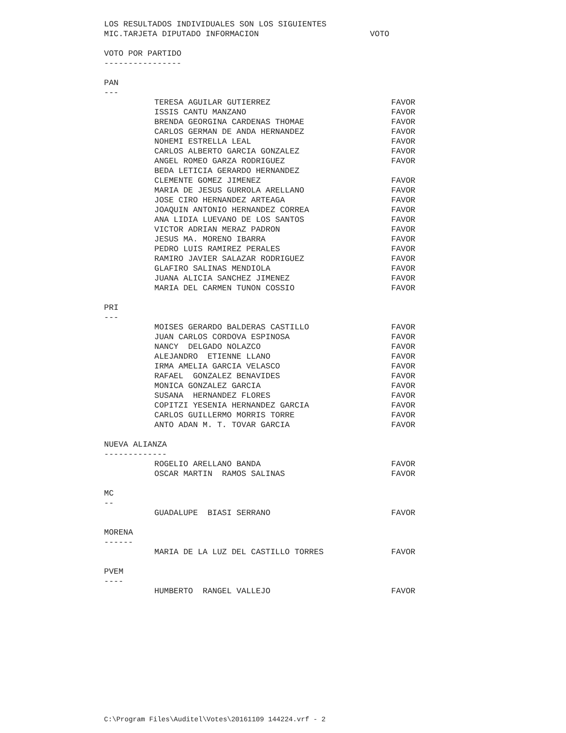LOS RESULTADOS INDIVIDUALES SON LOS SIGUIENTES
MIC.TARJETA DIPUTADO INFORMACION VOTO
VOTO POR PARTIDO
----------------
PAN
---
| TERESA AGUILAR GUTIERREZ | FAVOR |
| ISSIS CANTU MANZANO | FAVOR |
| BRENDA GEORGINA CARDENAS THOMAE | FAVOR |
| CARLOS GERMAN DE ANDA HERNANDEZ | FAVOR |
| NOHEMI ESTRELLA LEAL | FAVOR |
| CARLOS ALBERTO GARCIA GONZALEZ | FAVOR |
| ANGEL ROMEO GARZA RODRIGUEZ | FAVOR |
| BEDA LETICIA GERARDO HERNANDEZ | |
| CLEMENTE GOMEZ JIMENEZ | FAVOR |
| MARIA DE JESUS GURROLA ARELLANO | FAVOR |
| JOSE CIRO HERNANDEZ ARTEAGA | FAVOR |
| JOAQUIN ANTONIO HERNANDEZ CORREA | FAVOR |
| ANA LIDIA LUEVANO DE LOS SANTOS | FAVOR |
| VICTOR ADRIAN MERAZ PADRON | FAVOR |
| JESUS MA. MORENO IBARRA | FAVOR |
| PEDRO LUIS RAMIREZ PERALES | FAVOR |
| RAMIRO JAVIER SALAZAR RODRIGUEZ | FAVOR |
| GLAFIRO SALINAS MENDIOLA | FAVOR |
| JUANA ALICIA SANCHEZ JIMENEZ | FAVOR |
| MARIA DEL CARMEN TUNON COSSIO | FAVOR |
PRI
---
| MOISES GERARDO BALDERAS CASTILLO | FAVOR |
| JUAN CARLOS CORDOVA ESPINOSA | FAVOR |
| NANCY DELGADO NOLAZCO | FAVOR |
| ALEJANDRO ETIENNE LLANO | FAVOR |
| IRMA AMELIA GARCIA VELASCO | FAVOR |
| RAFAEL GONZALEZ BENAVIDES | FAVOR |
| MONICA GONZALEZ GARCIA | FAVOR |
| SUSANA HERNANDEZ FLORES | FAVOR |
| COPITZI YESENIA HERNANDEZ GARCIA | FAVOR |
| CARLOS GUILLERMO MORRIS TORRE | FAVOR |
| ANTO ADAN M. T. TOVAR GARCIA | FAVOR |
NUEVA ALIANZA
-------------
| ROGELIO ARELLANO BANDA | FAVOR |
| OSCAR MARTIN RAMOS SALINAS | FAVOR |
MC
--
| GUADALUPE BIASI SERRANO | FAVOR |
MORENA
------
| MARIA DE LA LUZ DEL CASTILLO TORRES | FAVOR |
PVEM
----
| HUMBERTO RANGEL VALLEJO | FAVOR |
C:\Program Files\Auditel\Votes\20161109 144224.vrf - 2